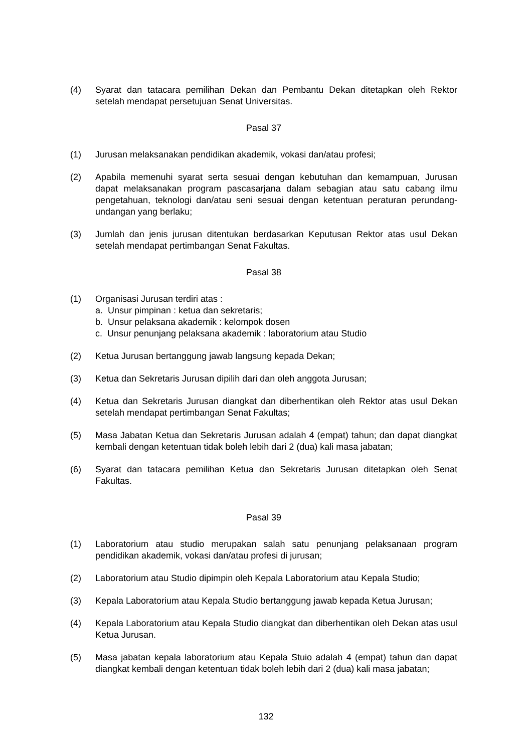(4) Syarat dan tatacara pemilihan Dekan dan Pembantu Dekan ditetapkan oleh Rektor setelah mendapat persetujuan Senat Universitas.
Pasal 37
(1) Jurusan melaksanakan pendidikan akademik, vokasi dan/atau profesi;
(2) Apabila memenuhi syarat serta sesuai dengan kebutuhan dan kemampuan, Jurusan dapat melaksanakan program pascasarjana dalam sebagian atau satu cabang ilmu pengetahuan, teknologi dan/atau seni sesuai dengan ketentuan peraturan perundang-undangan yang berlaku;
(3) Jumlah dan jenis jurusan ditentukan berdasarkan Keputusan Rektor atas usul Dekan setelah mendapat pertimbangan Senat Fakultas.
Pasal 38
(1) Organisasi Jurusan terdiri atas :
a. Unsur pimpinan : ketua dan sekretaris;
b. Unsur pelaksana akademik : kelompok dosen
c. Unsur penunjang pelaksana akademik : laboratorium atau Studio
(2) Ketua Jurusan bertanggung jawab langsung kepada Dekan;
(3) Ketua dan Sekretaris Jurusan dipilih dari dan oleh anggota Jurusan;
(4) Ketua dan Sekretaris Jurusan diangkat dan diberhentikan oleh Rektor atas usul Dekan setelah mendapat pertimbangan Senat Fakultas;
(5) Masa Jabatan Ketua dan Sekretaris Jurusan adalah 4 (empat) tahun; dan dapat diangkat kembali dengan ketentuan tidak boleh lebih dari 2 (dua) kali masa jabatan;
(6) Syarat dan tatacara pemilihan Ketua dan Sekretaris Jurusan ditetapkan oleh Senat Fakultas.
Pasal 39
(1) Laboratorium atau studio merupakan salah satu penunjang pelaksanaan program pendidikan akademik, vokasi dan/atau profesi di jurusan;
(2) Laboratorium atau Studio dipimpin oleh Kepala Laboratorium atau Kepala Studio;
(3) Kepala Laboratorium atau Kepala Studio bertanggung jawab kepada Ketua Jurusan;
(4) Kepala Laboratorium atau Kepala Studio diangkat dan diberhentikan oleh Dekan atas usul Ketua Jurusan.
(5) Masa jabatan kepala laboratorium atau Kepala Stuio adalah 4 (empat) tahun dan dapat diangkat kembali dengan ketentuan tidak boleh lebih dari 2 (dua) kali masa jabatan;
132